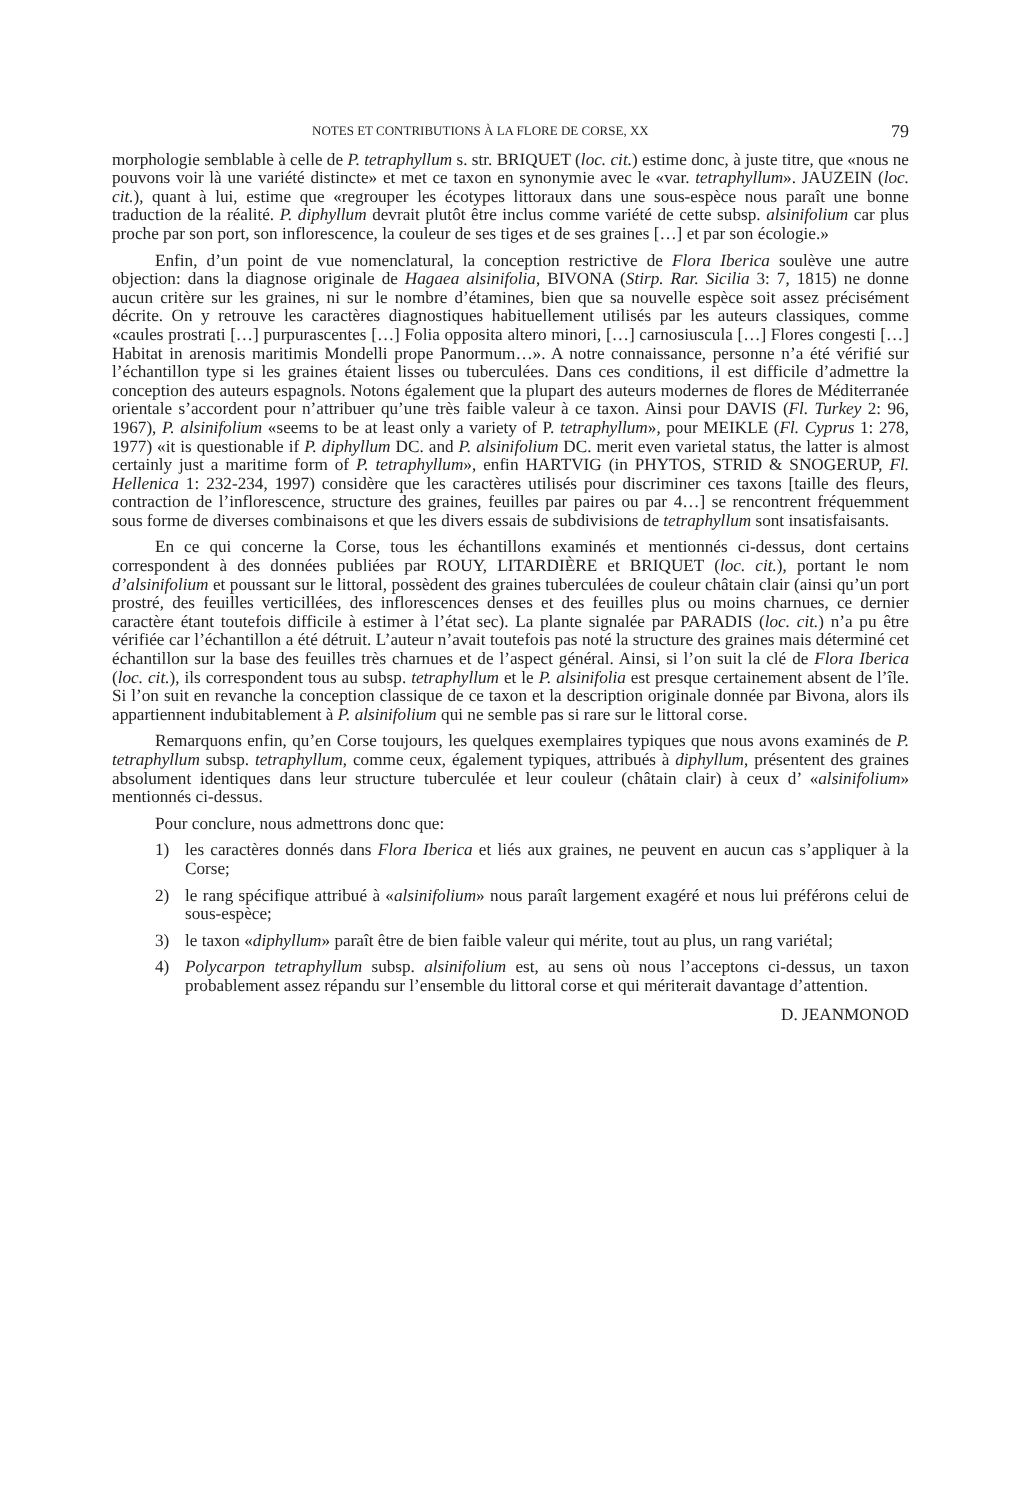NOTES ET CONTRIBUTIONS À LA FLORE DE CORSE, XX 79
morphologie semblable à celle de P. tetraphyllum s. str. BRIQUET (loc. cit.) estime donc, à juste titre, que «nous ne pouvons voir là une variété distincte» et met ce taxon en synonymie avec le «var. tetraphyllum». JAUZEIN (loc. cit.), quant à lui, estime que «regrouper les écotypes littoraux dans une sous-espèce nous paraît une bonne traduction de la réalité. P. diphyllum devrait plutôt être inclus comme variété de cette subsp. alsinifolium car plus proche par son port, son inflorescence, la couleur de ses tiges et de ses graines […] et par son écologie.»
Enfin, d’un point de vue nomenclatural, la conception restrictive de Flora Iberica soulève une autre objection: dans la diagnose originale de Hagaea alsinifolia, BIVONA (Stirp. Rar. Sicilia 3: 7, 1815) ne donne aucun critère sur les graines, ni sur le nombre d’étamines, bien que sa nouvelle espèce soit assez précisément décrite. On y retrouve les caractères diagnostiques habituellement utilisés par les auteurs classiques, comme «caules prostrati […] purpurascentes […] Folia opposita altero minori, […] carnosiuscula […] Flores congesti […] Habitat in arenosis maritimis Mondelli prope Panormum…». A notre connaissance, personne n’a été vérifié sur l’échantillon type si les graines étaient lisses ou tuberculées. Dans ces conditions, il est difficile d’admettre la conception des auteurs espagnols. Notons également que la plupart des auteurs modernes de flores de Méditerranée orientale s’accordent pour n’attribuer qu’une très faible valeur à ce taxon. Ainsi pour DAVIS (Fl. Turkey 2: 96, 1967), P. alsinifolium «seems to be at least only a variety of P. tetraphyllum», pour MEIKLE (Fl. Cyprus 1: 278, 1977) «it is questionable if P. diphyllum DC. and P. alsinifolium DC. merit even varietal status, the latter is almost certainly just a maritime form of P. tetraphyllum», enfin HARTVIG (in PHYTOS, STRID & SNOGERUP, Fl. Hellenica 1: 232-234, 1997) considère que les caractères utilisés pour discriminer ces taxons [taille des fleurs, contraction de l’inflorescence, structure des graines, feuilles par paires ou par 4…] se rencontrent fréquemment sous forme de diverses combinaisons et que les divers essais de subdivisions de tetraphyllum sont insatisfaisants.
En ce qui concerne la Corse, tous les échantillons examinés et mentionnés ci-dessus, dont certains correspondent à des données publiées par ROUY, LITARDIÈRE et BRIQUET (loc. cit.), portant le nom d’alsinifolium et poussant sur le littoral, possèdent des graines tuberculées de couleur châtain clair (ainsi qu’un port prostré, des feuilles verticillées, des inflorescences denses et des feuilles plus ou moins charnues, ce dernier caractère étant toutefois difficile à estimer à l’état sec). La plante signalée par PARADIS (loc. cit.) n’a pu être vérifiée car l’échantillon a été détruit. L’auteur n’avait toutefois pas noté la structure des graines mais déterminé cet échantillon sur la base des feuilles très charnues et de l’aspect général. Ainsi, si l’on suit la clé de Flora Iberica (loc. cit.), ils correspondent tous au subsp. tetraphyllum et le P. alsinifolia est presque certainement absent de l’île. Si l’on suit en revanche la conception classique de ce taxon et la description originale donnée par Bivona, alors ils appartiennent indubitablement à P. alsinifolium qui ne semble pas si rare sur le littoral corse.
Remarquons enfin, qu’en Corse toujours, les quelques exemplaires typiques que nous avons examinés de P. tetraphyllum subsp. tetraphyllum, comme ceux, également typiques, attribués à diphyllum, présentent des graines absolument identiques dans leur structure tuberculée et leur couleur (châtain clair) à ceux d’ «alsinifolium» mentionnés ci-dessus.
Pour conclure, nous admettrons donc que:
1) les caractères donnés dans Flora Iberica et liés aux graines, ne peuvent en aucun cas s’appliquer à la Corse;
2) le rang spécifique attribué à «alsinifolium» nous paraît largement exagéré et nous lui préférons celui de sous-espèce;
3) le taxon «diphyllum» paraît être de bien faible valeur qui mérite, tout au plus, un rang variétal;
4) Polycarpon tetraphyllum subsp. alsinifolium est, au sens où nous l’acceptons ci-dessus, un taxon probablement assez répandu sur l’ensemble du littoral corse et qui mériterait davantage d’attention.
D. JEANMONOD